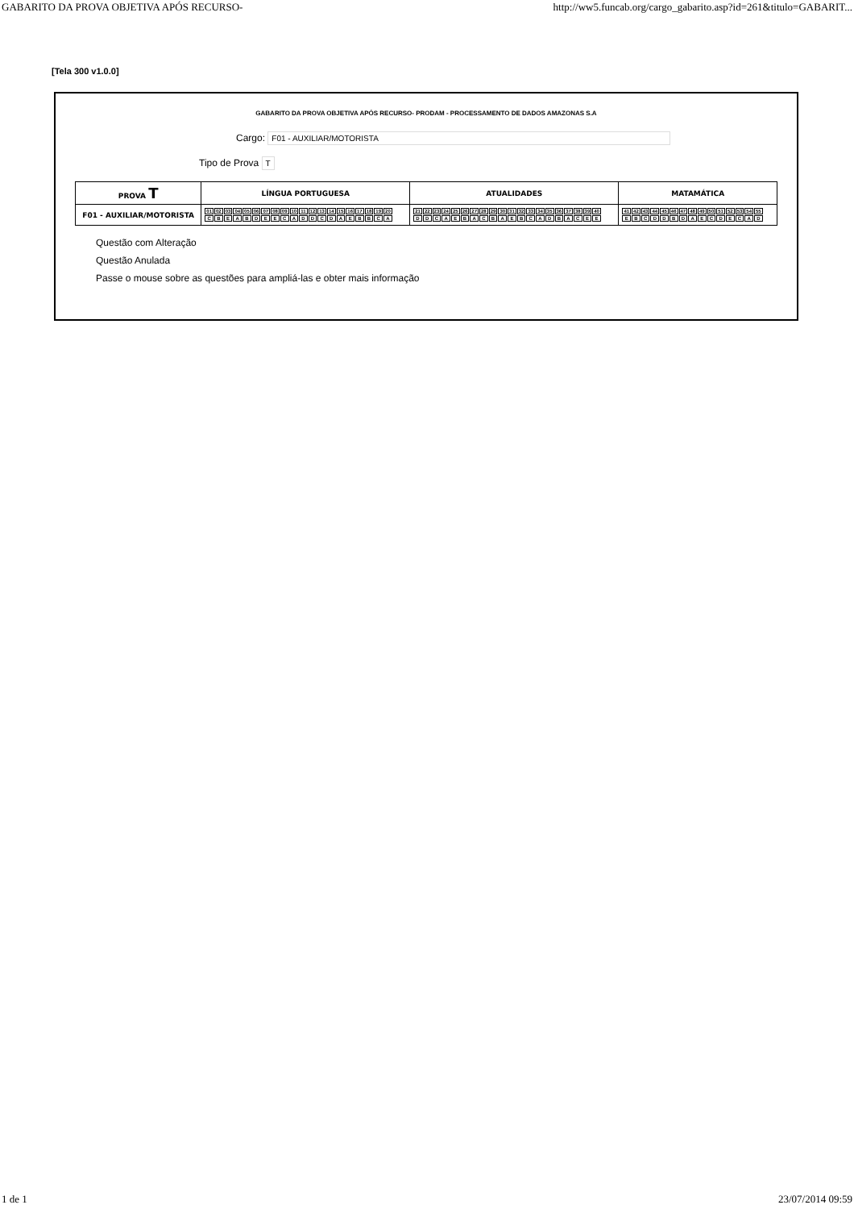GABARITO DA PROVA OBJETIVA APÓS RECURSO- http://ww5.funcab.org/cargo_gabarito.asp?id=261&titulo=GABARIT...
[Tela 300 v1.0.0]
GABARITO DA PROVA OBJETIVA APÓS RECURSO- PRODAM - PROCESSAMENTO DE DADOS AMAZONAS S.A
Cargo: F01 - AUXILIAR/MOTORISTA
Tipo de Prova T
| PROVA T | LÍNGUA PORTUGUESA | ATUALIDADES | MATAMÁTICA |
| --- | --- | --- | --- |
| F01 - AUXILIAR/MOTORISTA | / 01 / 02 / 03 / 04 / 05 / 06 / 07 / 08 / 09 / 10 / 11 / 12 / 13 / 14 / 15 / 16 / 17 / 18 / 19 / 20 / / C / B / E / A / B / D / E / E / C / A / D / D / C / D / A / E / B / B / C / A / | / 21 / 22 / 23 / 24 / 25 / 26 / 27 / 28 / 29 / 30 / 31 / 32 / 33 / 34 / 35 / 36 / 37 / 38 / 39 / 40 / / D / D / C / A / E / B / A / C / B / A / E / B / C / A / D / B / A / C / E / E / | / 41 / 42 / 43 / 44 / 45 / 46 / 47 / 48 / 49 / 50 / 51 / 52 / 53 / 54 / 55 / / E / B / C / D / D / B / D / A / E / C / D / E / C / A / D / |
Questão com Alteração
Questão Anulada
Passe o mouse sobre as questões para ampliá-las e obter mais informação
1 de 1 23/07/2014 09:59